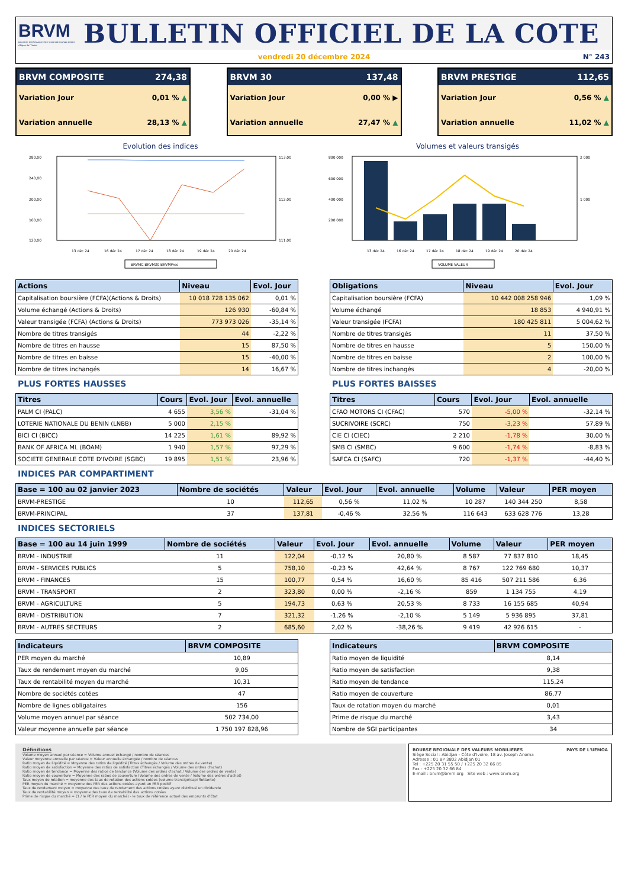BRVM
BOURSE REGIONALE DES VALEURS MOBILIERES
Afrique de l'Ouest
BULLETIN OFFICIEL DE LA COTE
vendredi 20 décembre 2024 N° 243
BRVM COMPOSITE 274,38
Variation Jour 0,01 % ▲
Variation annuelle 28,13 % ▲
BRVM 30 137,48
Variation Jour 0,00 % ▶
Variation annuelle 27,47 % ▲
BRVM PRESTIGE 112,65
Variation Jour 0,56 % ▲
Variation annuelle 11,02 % ▲
Evolution des indices
280,00
240,00
200,00
160,00
120,00
113,00
112,00
111,00
13 déc 24
16 déc 24
17 déc 24
18 déc 24
19 déc 24
20 déc 24
BRVMC BRVM30 BRVMPres
Volumes et valeurs transigés
800 000
600 000
400 000
200 000
2 000
1 000
13 déc 24
16 déc 24
17 déc 24
18 déc 24
19 déc 24
20 déc 24
VOLUME VALEUR
| Actions | Niveau | Evol. Jour |
| --- | --- | --- |
| Capitalisation boursière (FCFA)(Actions & Droits) | 10 018 728 135 062 | 0,01 % |
| Volume échangé (Actions & Droits) | 126 930 | -60,84 % |
| Valeur transigée (FCFA) (Actions & Droits) | 773 973 026 | -35,14 % |
| Nombre de titres transigés | 44 | -2,22 % |
| Nombre de titres en hausse | 15 | 87,50 % |
| Nombre de titres en baisse | 15 | -40,00 % |
| Nombre de titres inchangés | 14 | 16,67 % |
| Obligations | Niveau | Evol. Jour |
| --- | --- | --- |
| Capitalisation boursière (FCFA) | 10 442 008 258 946 | 1,09 % |
| Volume échangé | 18 853 | 4 940,91 % |
| Valeur transigée (FCFA) | 180 425 811 | 5 004,62 % |
| Nombre de titres transigés | 11 | 37,50 % |
| Nombre de titres en hausse | 5 | 150,00 % |
| Nombre de titres en baisse | 2 | 100,00 % |
| Nombre de titres inchangés | 4 | -20,00 % |
PLUS FORTES HAUSSES
| Titres | Cours | Evol. Jour | Evol. annuelle |
| --- | --- | --- | --- |
| PALM CI (PALC) | 4 655 | 3,56 % | -31,04 % |
| LOTERIE NATIONALE DU BENIN (LNBB) | 5 000 | 2,15 % | |
| BICI CI (BICC) | 14 225 | 1,61 % | 89,92 % |
| BANK OF AFRICA ML (BOAM) | 1 940 | 1,57 % | 97,29 % |
| SOCIETE GENERALE COTE D'IVOIRE (SGBC) | 19 895 | 1,51 % | 23,96 % |
PLUS FORTES BAISSES
| Titres | Cours | Evol. Jour | Evol. annuelle |
| --- | --- | --- | --- |
| CFAO MOTORS CI (CFAC) | 570 | -5,00 % | -32,14 % |
| SUCRIVOIRE (SCRC) | 750 | -3,23 % | 57,89 % |
| CIE CI (CIEC) | 2 210 | -1,78 % | 30,00 % |
| SMB CI (SMBC) | 9 600 | -1,74 % | -8,83 % |
| SAFCA CI (SAFC) | 720 | -1,37 % | -44,40 % |
INDICES PAR COMPARTIMENT
| Base = 100 au 02 janvier 2023 | Nombre de sociétés | Valeur | Evol. Jour | Evol. annuelle | Volume | Valeur | PER moyen |
| --- | --- | --- | --- | --- | --- | --- | --- |
| BRVM-PRESTIGE | 10 | 112,65 | 0,56 % | 11,02 % | 10 287 | 140 344 250 | 8,58 |
| BRVM-PRINCIPAL | 37 | 137,81 | -0,46 % | 32,56 % | 116 643 | 633 628 776 | 13,28 |
INDICES SECTORIELS
| Base = 100 au 14 juin 1999 | Nombre de sociétés | Valeur | Evol. Jour | Evol. annuelle | Volume | Valeur | PER moyen |
| --- | --- | --- | --- | --- | --- | --- | --- |
| BRVM - INDUSTRIE | 11 | 122,04 | -0,12 % | 20,80 % | 8 587 | 77 837 810 | 18,45 |
| BRVM - SERVICES PUBLICS | 5 | 758,10 | -0,23 % | 42,64 % | 8 767 | 122 769 680 | 10,37 |
| BRVM - FINANCES | 15 | 100,77 | 0,54 % | 16,60 % | 85 416 | 507 211 586 | 6,36 |
| BRVM - TRANSPORT | 2 | 323,80 | 0,00 % | -2,16 % | 859 | 1 134 755 | 4,19 |
| BRVM - AGRICULTURE | 5 | 194,73 | 0,63 % | 20,53 % | 8 733 | 16 155 685 | 40,94 |
| BRVM - DISTRIBUTION | 7 | 321,32 | -1,26 % | -2,10 % | 5 149 | 5 936 895 | 37,81 |
| BRVM - AUTRES SECTEURS | 2 | 685,60 | 2,02 % | -38,26 % | 9 419 | 42 926 615 | - |
| Indicateurs | BRVM COMPOSITE |
| --- | --- |
| PER moyen du marché | 10,89 |
| Taux de rendement moyen du marché | 9,05 |
| Taux de rentabilité moyen du marché | 10,31 |
| Nombre de sociétés cotées | 47 |
| Nombre de lignes obligataires | 156 |
| Volume moyen annuel par séance | 502 734,00 |
| Valeur moyenne annuelle par séance | 1 750 197 828,96 |
| Indicateurs | BRVM COMPOSITE |
| --- | --- |
| Ratio moyen de liquidité | 8,14 |
| Ratio moyen de satisfaction | 9,38 |
| Ratio moyen de tendance | 115,24 |
| Ratio moyen de couverture | 86,77 |
| Taux de rotation moyen du marché | 0,01 |
| Prime de risque du marché | 3,43 |
| Nombre de SGI participantes | 34 |
Définitions
Volume moyen annuel par séance = Volume annuel échangé / nombre de séances
Valeur moyenne annuelle par séance = Valeur annuelle échangée / nombre de séances
Ratio moyen de liquidité = Moyenne des ratios de liquidité (Titres échangés / Volume des ordres de vente)
Ratio moyen de satisfaction = Moyenne des ratios de satisfaction (Titres échangés / Volume des ordres d'achat)
Ratio moyen de tendance = Moyenne des ratios de tendance (Volume des ordres d'achat / Volume des ordres de vente)
Ratio moyen de couverture = Moyenne des ratios de couverture (Volume des ordres de vente / Volume des ordres d'achat)
Taux moyen de rotation = moyenne des taux de rotation des actions cotées (volume transigé/capi flottante)
PER moyen du marché = moyenne des PER des actions cotées ayant un PER positif
Taux de rendement moyen = moyenne des taux de rendement des actions cotées ayant distribué un dividende
Taux de rentabilité moyen = moyenne des taux de rentabilité des actions cotées
Prime de risque du marché = (1 / le PER moyen du marché) - le taux de référence actuel des emprunts d'Etat
BOURSE REGIONALE DES VALEURS MOBILIERES
Siège Social : Abidjan - Côte d'Ivoire, 18 av. Joseph Anoma
Adresse : 01 BP 3802 Abidjan 01
Tel : +225 20 31 55 50 / +225 20 32 66 85
Fax : +225 20 32 66 84
E-mail : brvm@brvm.org Site web : www.brvm.org
PAYS DE L'UEMOA